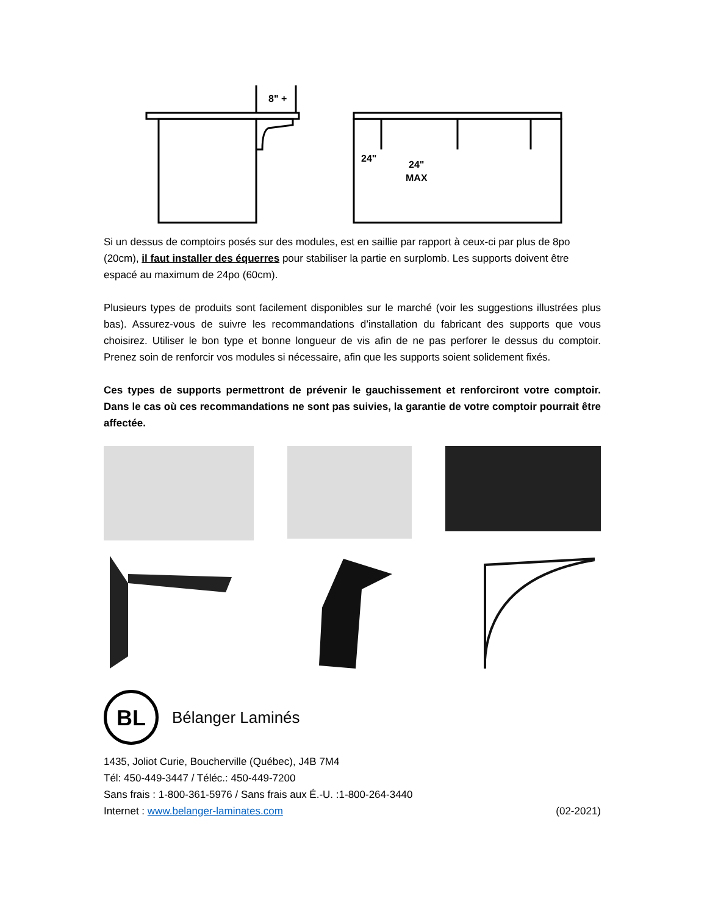8" +
24"
24"
MAX
Si un dessus de comptoirs posés sur des modules, est en saillie par rapport à ceux-ci par plus de 8po (20cm), il faut installer des équerres pour stabiliser la partie en surplomb. Les supports doivent être espacé au maximum de 24po (60cm).
Plusieurs types de produits sont facilement disponibles sur le marché (voir les suggestions illustrées plus bas). Assurez-vous de suivre les recommandations d’installation du fabricant des supports que vous choisirez. Utiliser le bon type et bonne longueur de vis afin de ne pas perforer le dessus du comptoir. Prenez soin de renforcir vos modules si nécessaire, afin que les supports soient solidement fixés.
Ces types de supports permettront de prévenir le gauchissement et renforciront votre comptoir. Dans le cas où ces recommandations ne sont pas suivies, la garantie de votre comptoir pourrait être affectée.
BL
Bélanger Laminés
1435, Joliot Curie, Boucherville (Québec), J4B 7M4
Tél: 450-449-3447 / Téléc.: 450-449-7200
Sans frais : 1-800-361-5976 / Sans frais aux É.-U. :1-800-264-3440
Internet : www.belanger-laminates.com (02-2021)